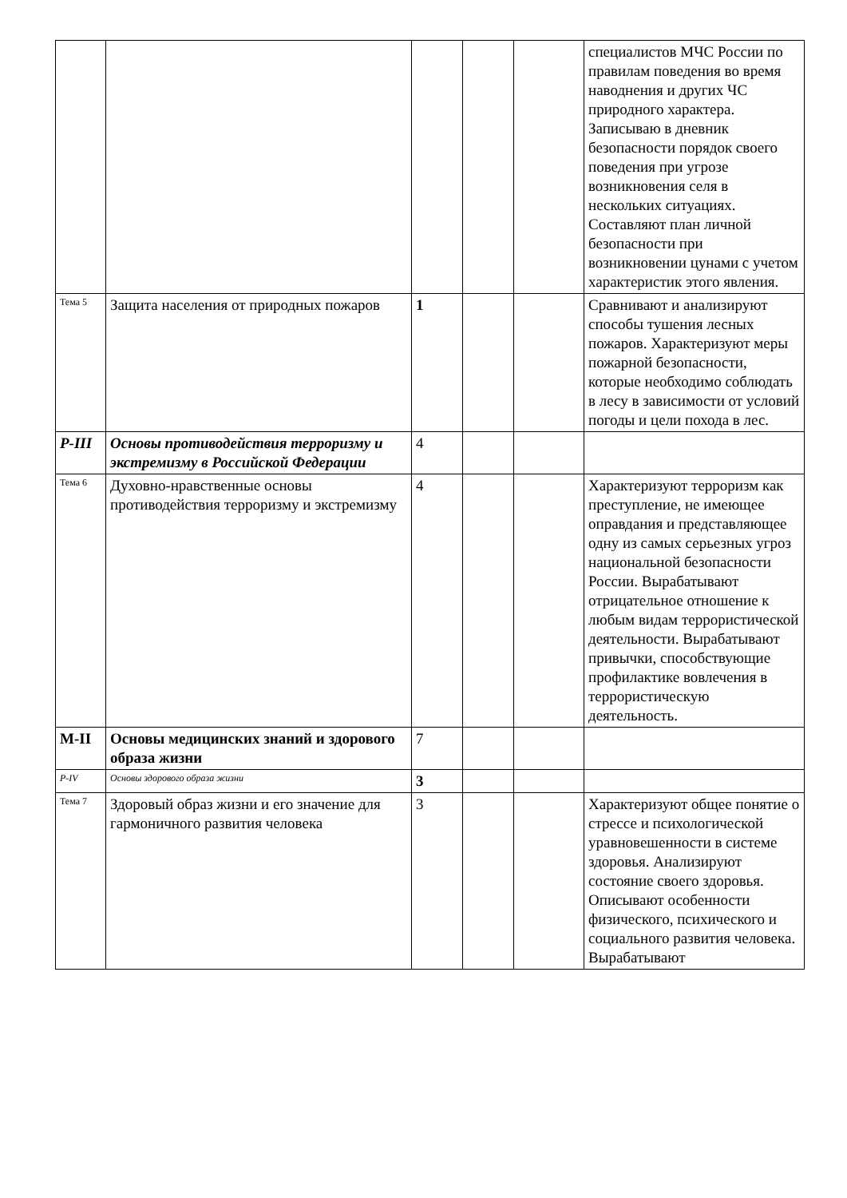| | | | | | специалистов МЧС России по правилам поведения во время наводнения и других ЧС природного характера. Записываю в дневник безопасности порядок своего поведения при угрозе возникновения селя в нескольких ситуациях. Составляют план личной безопасности при возникновении цунами с учетом характеристик этого явления. |
| Тема 5 | Защита населения от природных пожаров | 1 | | | Сравнивают и анализируют способы тушения лесных пожаров. Характеризуют меры пожарной безопасности, которые необходимо соблюдать в лесу в зависимости от условий погоды и цели похода в лес. |
| Р-III | Основы противодействия терроризму и экстремизму в Российской Федерации | 4 | | | |
| Тема 6 | Духовно-нравственные основы противодействия терроризму и экстремизму | 4 | | | Характеризуют терроризм как преступление, не имеющее оправдания и представляющее одну из самых серьезных угроз национальной безопасности России. Вырабатывают отрицательное отношение к любым видам террористической деятельности. Вырабатывают привычки, способствующие профилактике вовлечения в террористическую деятельность. |
| М-II | Основы медицинских знаний и здорового образа жизни | 7 | | | |
| Р-IV | Основы здорового образа жизни | 3 | | | |
| Тема 7 | Здоровый образ жизни и его значение для гармоничного развития человека | 3 | | | Характеризуют общее понятие о стрессе и психологической уравновешенности в системе здоровья. Анализируют состояние своего здоровья. Описывают особенности физического, психического и социального развития человека. Вырабатывают |